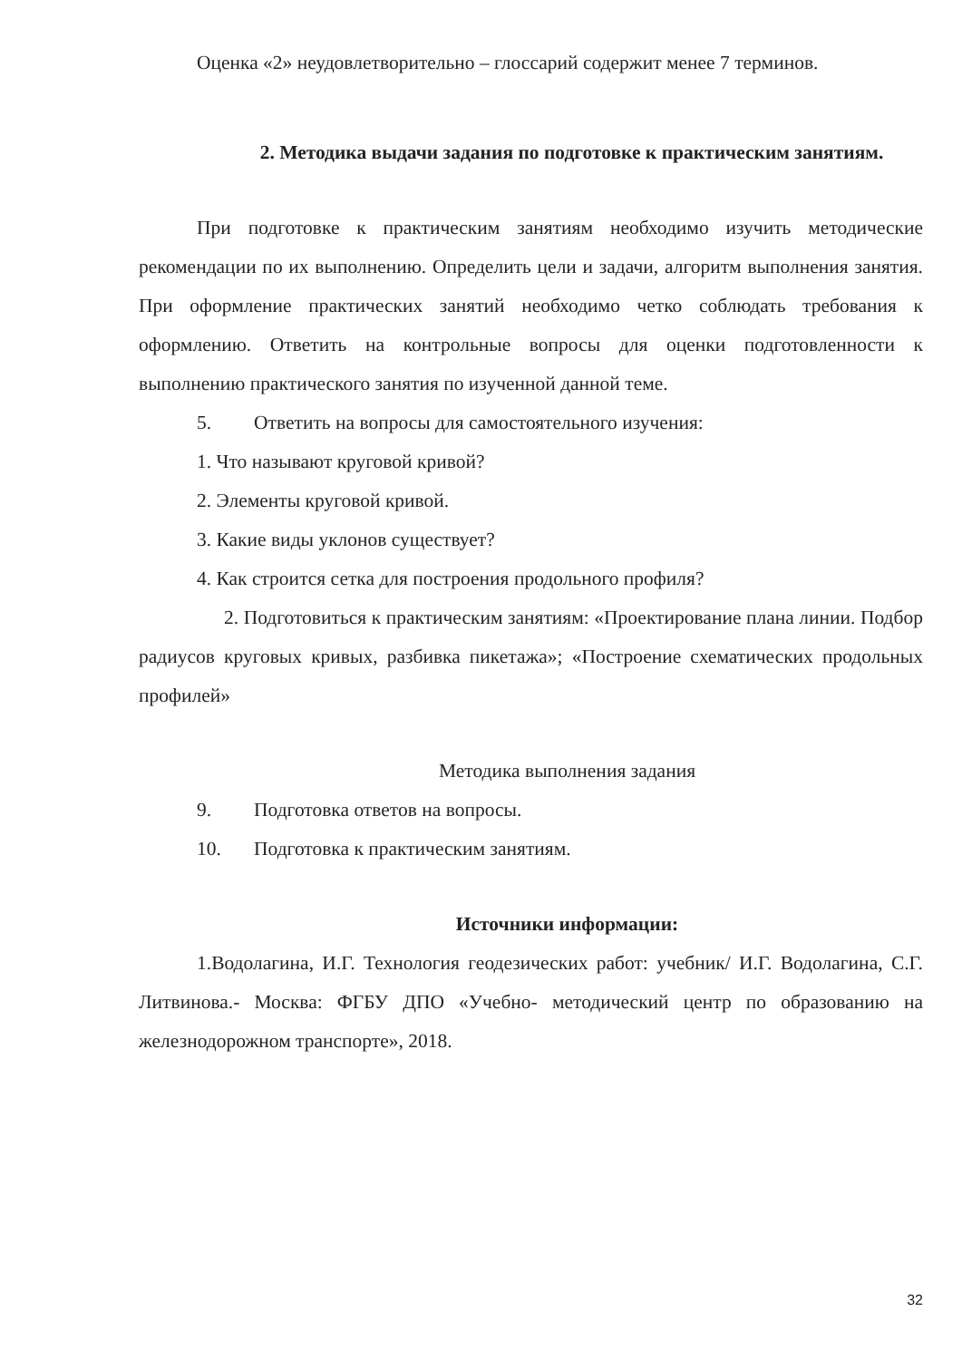Оценка «2» неудовлетворительно – глоссарий содержит менее 7 терминов.
2. Методика выдачи задания по подготовке к практическим занятиям.
При подготовке к практическим занятиям необходимо изучить методические рекомендации по их выполнению. Определить цели и задачи, алгоритм выполнения занятия. При оформление практических занятий необходимо четко соблюдать требования к оформлению. Ответить на контрольные вопросы для оценки подготовленности к выполнению практического занятия по изученной данной теме.
5. Ответить на вопросы для самостоятельного изучения:
1. Что называют круговой кривой?
2. Элементы круговой кривой.
3. Какие виды уклонов существует?
4. Как строится сетка для построения продольного профиля?
2. Подготовиться к практическим занятиям: «Проектирование плана линии. Подбор радиусов круговых кривых, разбивка пикетажа»; «Построение схематических продольных профилей»
Методика выполнения задания
9. Подготовка ответов на вопросы.
10. Подготовка к практическим занятиям.
Источники информации:
1.Водолагина, И.Г. Технология геодезических работ: учебник/ И.Г. Водолагина, С.Г. Литвинова.- Москва: ФГБУ ДПО «Учебно- методический центр по образованию на железнодорожном транспорте», 2018.
32